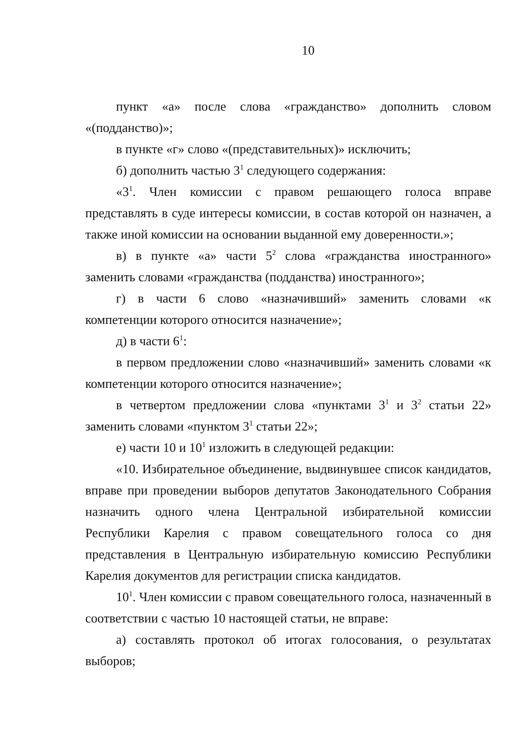10
пункт «а» после слова «гражданство» дополнить словом «(подданство)»;
в пункте «г» слово «(представительных)» исключить;
б) дополнить частью 3<sup>1</sup> следующего содержания:
«3<sup>1</sup>. Член комиссии с правом решающего голоса вправе представлять в суде интересы комиссии, в состав которой он назначен, а также иной комиссии на основании выданной ему доверенности.»;
в) в пункте «а» части 5<sup>2</sup> слова «гражданства иностранного» заменить словами «гражданства (подданства) иностранного»;
г) в части 6 слово «назначивший» заменить словами «к компетенции которого относится назначение»;
д) в части 6<sup>1</sup>:
в первом предложении слово «назначивший» заменить словами «к компетенции которого относится назначение»;
в четвертом предложении слова «пунктами 3<sup>1</sup> и 3<sup>2</sup> статьи 22» заменить словами «пунктом 3<sup>1</sup> статьи 22»;
е) части 10 и 10<sup>1</sup> изложить в следующей редакции:
«10. Избирательное объединение, выдвинувшее список кандидатов, вправе при проведении выборов депутатов Законодательного Собрания назначить одного члена Центральной избирательной комиссии Республики Карелия с правом совещательного голоса со дня представления в Центральную избирательную комиссию Республики Карелия документов для регистрации списка кандидатов.
10<sup>1</sup>. Член комиссии с правом совещательного голоса, назначенный в соответствии с частью 10 настоящей статьи, не вправе:
а) составлять протокол об итогах голосования, о результатах выборов;